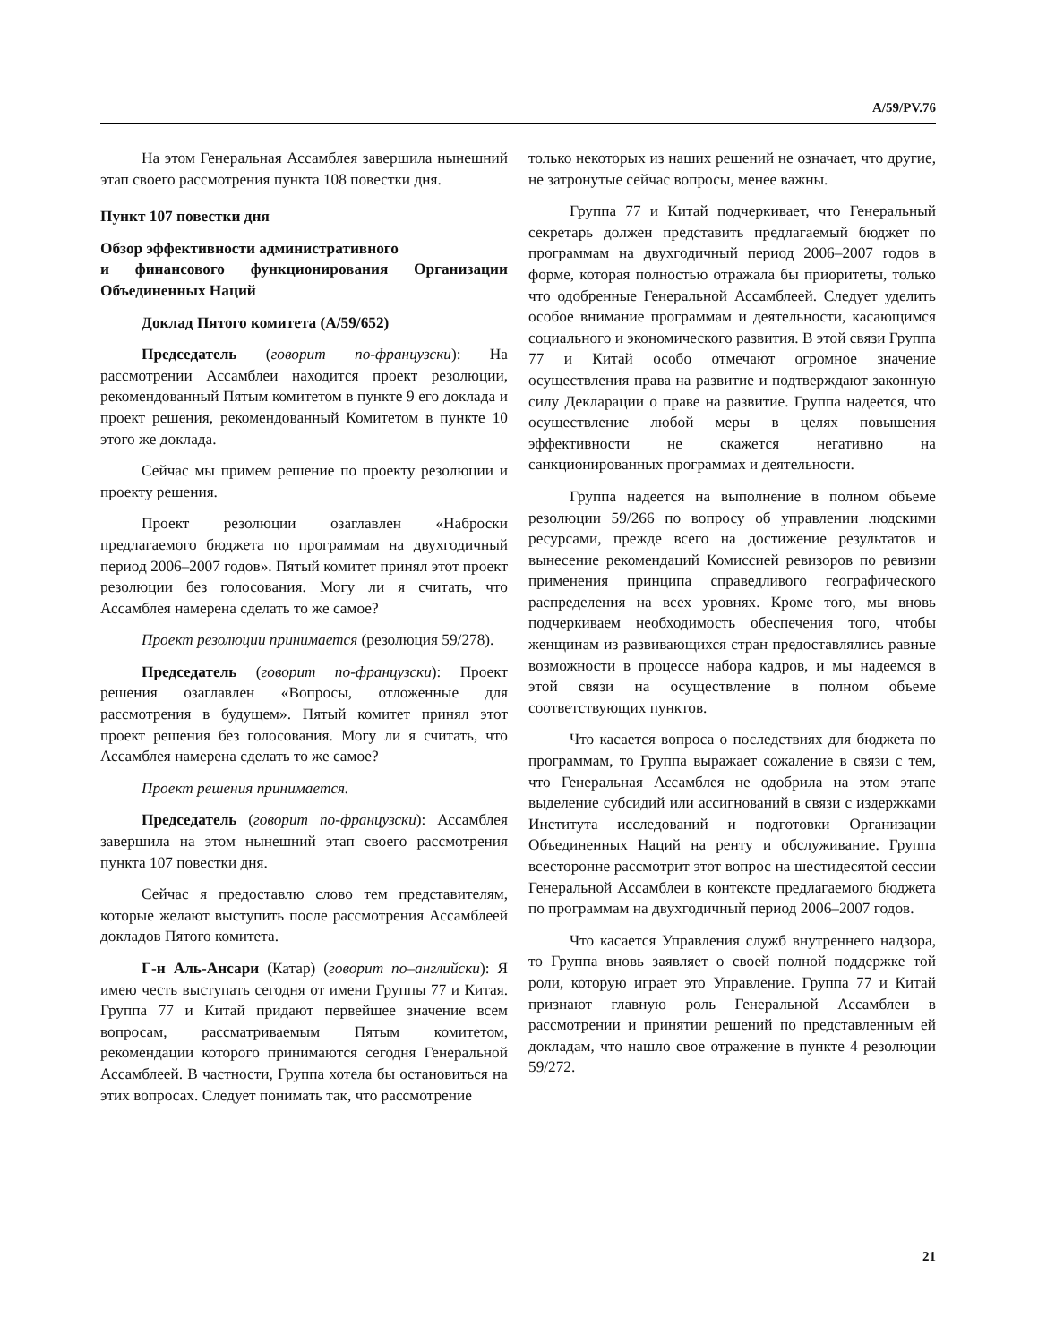A/59/PV.76
На этом Генеральная Ассамблея завершила нынешний этап своего рассмотрения пункта 108 повестки дня.
Пункт 107 повестки дня
Обзор эффективности административного
и финансового функционирования Организации Объединенных Наций
Доклад Пятого комитета (A/59/652)
Председатель (говорит по-французски): На рассмотрении Ассамблеи находится проект резолюции, рекомендованный Пятым комитетом в пункте 9 его доклада и проект решения, рекомендованный Комитетом в пункте 10 этого же доклада.
Сейчас мы примем решение по проекту резолюции и проекту решения.
Проект резолюции озаглавлен «Наброски предлагаемого бюджета по программам на двухгодичный период 2006–2007 годов». Пятый комитет принял этот проект резолюции без голосования. Могу ли я считать, что Ассамблея намерена сделать то же самое?
Проект резолюции принимается (резолюция 59/278).
Председатель (говорит по-французски): Проект решения озаглавлен «Вопросы, отложенные для рассмотрения в будущем». Пятый комитет принял этот проект решения без голосования. Могу ли я считать, что Ассамблея намерена сделать то же самое?
Проект решения принимается.
Председатель (говорит по-французски): Ассамблея завершила на этом нынешний этап своего рассмотрения пункта 107 повестки дня.
Сейчас я предоставлю слово тем представителям, которые желают выступить после рассмотрения Ассамблеей докладов Пятого комитета.
Г-н Аль-Ансари (Катар) (говорит по–английски): Я имею честь выступать сегодня от имени Группы 77 и Китая. Группа 77 и Китай придают первейшее значение всем вопросам, рассматриваемым Пятым комитетом, рекомендации которого принимаются сегодня Генеральной Ассамблеей. В частности, Группа хотела бы остановиться на этих вопросах. Следует понимать так, что рассмотрение
только некоторых из наших решений не означает, что другие, не затронутые сейчас вопросы, менее важны.
Группа 77 и Китай подчеркивает, что Генеральный секретарь должен представить предлагаемый бюджет по программам на двухгодичный период 2006–2007 годов в форме, которая полностью отражала бы приоритеты, только что одобренные Генеральной Ассамблеей. Следует уделить особое внимание программам и деятельности, касающимся социального и экономического развития. В этой связи Группа 77 и Китай особо отмечают огромное значение осуществления права на развитие и подтверждают законную силу Декларации о праве на развитие. Группа надеется, что осуществление любой меры в целях повышения эффективности не скажется негативно на санкционированных программах и деятельности.
Группа надеется на выполнение в полном объеме резолюции 59/266 по вопросу об управлении людскими ресурсами, прежде всего на достижение результатов и вынесение рекомендаций Комиссией ревизоров по ревизии применения принципа справедливого географического распределения на всех уровнях. Кроме того, мы вновь подчеркиваем необходимость обеспечения того, чтобы женщинам из развивающихся стран предоставлялись равные возможности в процессе набора кадров, и мы надеемся в этой связи на осуществление в полном объеме соответствующих пунктов.
Что касается вопроса о последствиях для бюджета по программам, то Группа выражает сожаление в связи с тем, что Генеральная Ассамблея не одобрила на этом этапе выделение субсидий или ассигнований в связи с издержками Института исследований и подготовки Организации Объединенных Наций на ренту и обслуживание. Группа всесторонне рассмотрит этот вопрос на шестидесятой сессии Генеральной Ассамблеи в контексте предлагаемого бюджета по программам на двухгодичный период 2006–2007 годов.
Что касается Управления служб внутреннего надзора, то Группа вновь заявляет о своей полной поддержке той роли, которую играет это Управление. Группа 77 и Китай признают главную роль Генеральной Ассамблеи в рассмотрении и принятии решений по представленным ей докладам, что нашло свое отражение в пункте 4 резолюции 59/272.
21